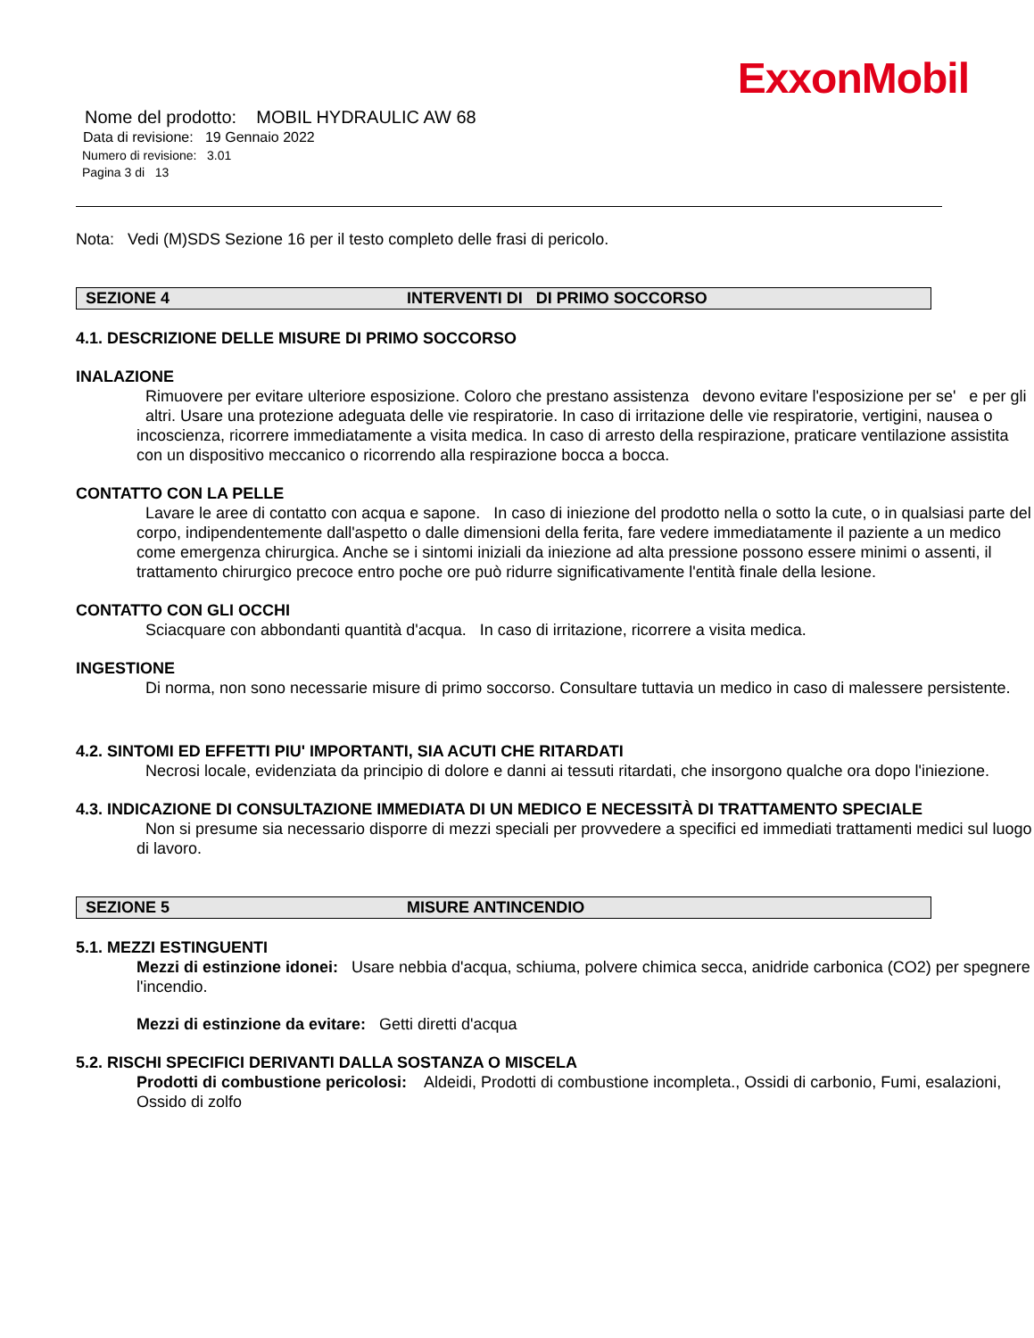ExxonMobil
Nome del prodotto: MOBIL HYDRAULIC AW 68
Data di revisione: 19 Gennaio 2022
Numero di revisione: 3.01
Pagina 3 di 13
Nota: Vedi (M)SDS Sezione 16 per il testo completo delle frasi di pericolo.
SEZIONE 4 INTERVENTI DI DI PRIMO SOCCORSO
4.1. DESCRIZIONE DELLE MISURE DI PRIMO SOCCORSO
INALAZIONE
Rimuovere per evitare ulteriore esposizione. Coloro che prestano assistenza devono evitare l'esposizione per se' e per gli altri. Usare una protezione adeguata delle vie respiratorie. In caso di irritazione delle vie respiratorie, vertigini, nausea o incoscienza, ricorrere immediatamente a visita medica. In caso di arresto della respirazione, praticare ventilazione assistita con un dispositivo meccanico o ricorrendo alla respirazione bocca a bocca.
CONTATTO CON LA PELLE
Lavare le aree di contatto con acqua e sapone. In caso di iniezione del prodotto nella o sotto la cute, o in qualsiasi parte del corpo, indipendentemente dall'aspetto o dalle dimensioni della ferita, fare vedere immediatamente il paziente a un medico come emergenza chirurgica. Anche se i sintomi iniziali da iniezione ad alta pressione possono essere minimi o assenti, il trattamento chirurgico precoce entro poche ore può ridurre significativamente l'entità finale della lesione.
CONTATTO CON GLI OCCHI
Sciacquare con abbondanti quantità d'acqua. In caso di irritazione, ricorrere a visita medica.
INGESTIONE
Di norma, non sono necessarie misure di primo soccorso. Consultare tuttavia un medico in caso di malessere persistente.
4.2. SINTOMI ED EFFETTI PIU' IMPORTANTI, SIA ACUTI CHE RITARDATI
Necrosi locale, evidenziata da principio di dolore e danni ai tessuti ritardati, che insorgono qualche ora dopo l'iniezione.
4.3. INDICAZIONE DI CONSULTAZIONE IMMEDIATA DI UN MEDICO E NECESSITÀ DI TRATTAMENTO SPECIALE
Non si presume sia necessario disporre di mezzi speciali per provvedere a specifici ed immediati trattamenti medici sul luogo di lavoro.
SEZIONE 5 MISURE ANTINCENDIO
5.1. MEZZI ESTINGUENTI
Mezzi di estinzione idonei: Usare nebbia d'acqua, schiuma, polvere chimica secca, anidride carbonica (CO2) per spegnere l'incendio.
Mezzi di estinzione da evitare: Getti diretti d'acqua
5.2. RISCHI SPECIFICI DERIVANTI DALLA SOSTANZA O MISCELA
Prodotti di combustione pericolosi: Aldeidi, Prodotti di combustione incompleta., Ossidi di carbonio, Fumi, esalazioni, Ossido di zolfo